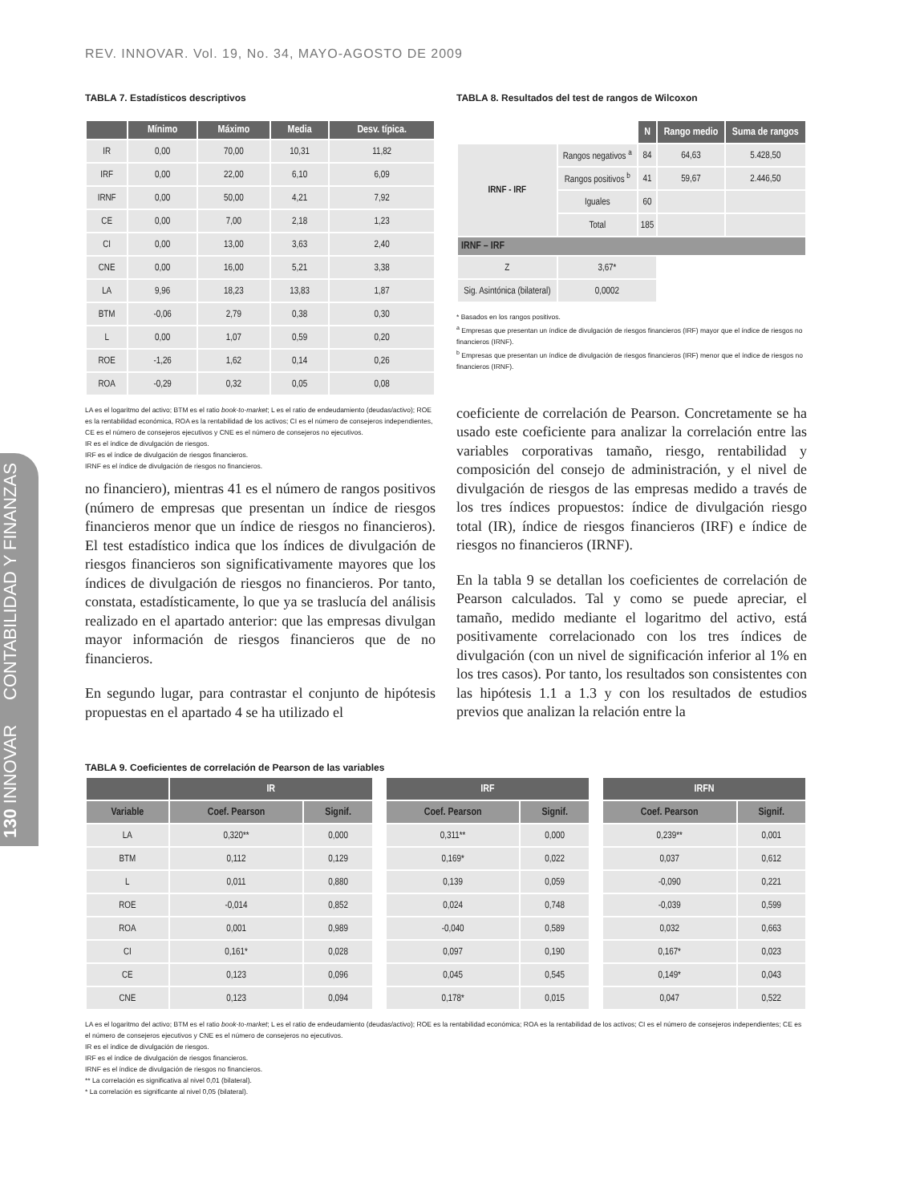130 INNOVAR CONTABILIDAD Y FINANZAS
REV. INNOVAR. Vol. 19, No. 34, MAYO-AGOSTO DE 2009
TABLA 7. Estadísticos descriptivos
| | Mínimo | Máximo | Media | Desv. típica. |
| --- | --- | --- | --- | --- |
| IR | 0,00 | 70,00 | 10,31 | 11,82 |
| IRF | 0,00 | 22,00 | 6,10 | 6,09 |
| IRNF | 0,00 | 50,00 | 4,21 | 7,92 |
| CE | 0,00 | 7,00 | 2,18 | 1,23 |
| CI | 0,00 | 13,00 | 3,63 | 2,40 |
| CNE | 0,00 | 16,00 | 5,21 | 3,38 |
| LA | 9,96 | 18,23 | 13,83 | 1,87 |
| BTM | -0,06 | 2,79 | 0,38 | 0,30 |
| L | 0,00 | 1,07 | 0,59 | 0,20 |
| ROE | -1,26 | 1,62 | 0,14 | 0,26 |
| ROA | -0,29 | 0,32 | 0,05 | 0,08 |
LA es el logaritmo del activo; BTM es el ratio book-to-market; L es el ratio de endeudamiento (deudas/activo); ROE es la rentabilidad económica, ROA es la rentabilidad de los activos; CI es el número de consejeros independientes, CE es el número de consejeros ejecutivos y CNE es el número de consejeros no ejecutivos.
IR es el índice de divulgación de riesgos.
IRF es el índice de divulgación de riesgos financieros.
IRNF es el índice de divulgación de riesgos no financieros.
no financiero), mientras 41 es el número de rangos positivos (número de empresas que presentan un índice de riesgos financieros menor que un índice de riesgos no financieros). El test estadístico indica que los índices de divulgación de riesgos financieros son significativamente mayores que los índices de divulgación de riesgos no financieros. Por tanto, constata, estadísticamente, lo que ya se traslucía del análisis realizado en el apartado anterior: que las empresas divulgan mayor información de riesgos financieros que de no financieros.
En segundo lugar, para contrastar el conjunto de hipótesis propuestas en el apartado 4 se ha utilizado el
TABLA 8. Resultados del test de rangos de Wilcoxon
| | | N | Rango medio | Suma de rangos |
| IRNF - IRF | Rangos negativos <sup>a</sup> | 84 | 64,63 | 5.428,50 |
| | Rangos positivos <sup>b</sup> | 41 | 59,67 | 2.446,50 |
| | Iguales | 60 | | |
| | Total | 185 | | |
| IRNF – IRF | | | | |
| Z | 3,67* | | | |
| Sig. Asintónica (bilateral) | 0,0002 | | | |
* Basados en los rangos positivos.
<sup>a</sup> Empresas que presentan un índice de divulgación de riesgos financieros (IRF) mayor que el índice de riesgos no financieros (IRNF).
<sup>b</sup> Empresas que presentan un índice de divulgación de riesgos financieros (IRF) menor que el índice de riesgos no financieros (IRNF).
coeficiente de correlación de Pearson. Concretamente se ha usado este coeficiente para analizar la correlación entre las variables corporativas tamaño, riesgo, rentabilidad y composición del consejo de administración, y el nivel de divulgación de riesgos de las empresas medido a través de los tres índices propuestos: índice de divulgación riesgo total (IR), índice de riesgos financieros (IRF) e índice de riesgos no financieros (IRNF).
En la tabla 9 se detallan los coeficientes de correlación de Pearson calculados. Tal y como se puede apreciar, el tamaño, medido mediante el logaritmo del activo, está positivamente correlacionado con los tres índices de divulgación (con un nivel de significación inferior al 1% en los tres casos). Por tanto, los resultados son consistentes con las hipótesis 1.1 a 1.3 y con los resultados de estudios previos que analizan la relación entre la
TABLA 9. Coeficientes de correlación de Pearson de las variables
| | IR | | | IRF | | | IRFN | |
| Variable | Coef. Pearson | Signif. | | Coef. Pearson | Signif. | | Coef. Pearson | Signif. |
| LA | 0,320** | 0,000 | | 0,311** | 0,000 | | 0,239** | 0,001 |
| BTM | 0,112 | 0,129 | | 0,169* | 0,022 | | 0,037 | 0,612 |
| L | 0,011 | 0,880 | | 0,139 | 0,059 | | -0,090 | 0,221 |
| ROE | -0,014 | 0,852 | | 0,024 | 0,748 | | -0,039 | 0,599 |
| ROA | 0,001 | 0,989 | | -0,040 | 0,589 | | 0,032 | 0,663 |
| CI | 0,161* | 0,028 | | 0,097 | 0,190 | | 0,167* | 0,023 |
| CE | 0,123 | 0,096 | | 0,045 | 0,545 | | 0,149* | 0,043 |
| CNE | 0,123 | 0,094 | | 0,178* | 0,015 | | 0,047 | 0,522 |
LA es el logaritmo del activo; BTM es el ratio book-to-market; L es el ratio de endeudamiento (deudas/activo); ROE es la rentabilidad económica; ROA es la rentabilidad de los activos; CI es el número de consejeros independientes; CE es el número de consejeros ejecutivos y CNE es el número de consejeros no ejecutivos.
IR es el índice de divulgación de riesgos.
IRF es el índice de divulgación de riesgos financieros.
IRNF es el índice de divulgación de riesgos no financieros.
** La correlación es significativa al nivel 0,01 (bilateral).
* La correlación es significante al nivel 0,05 (bilateral).